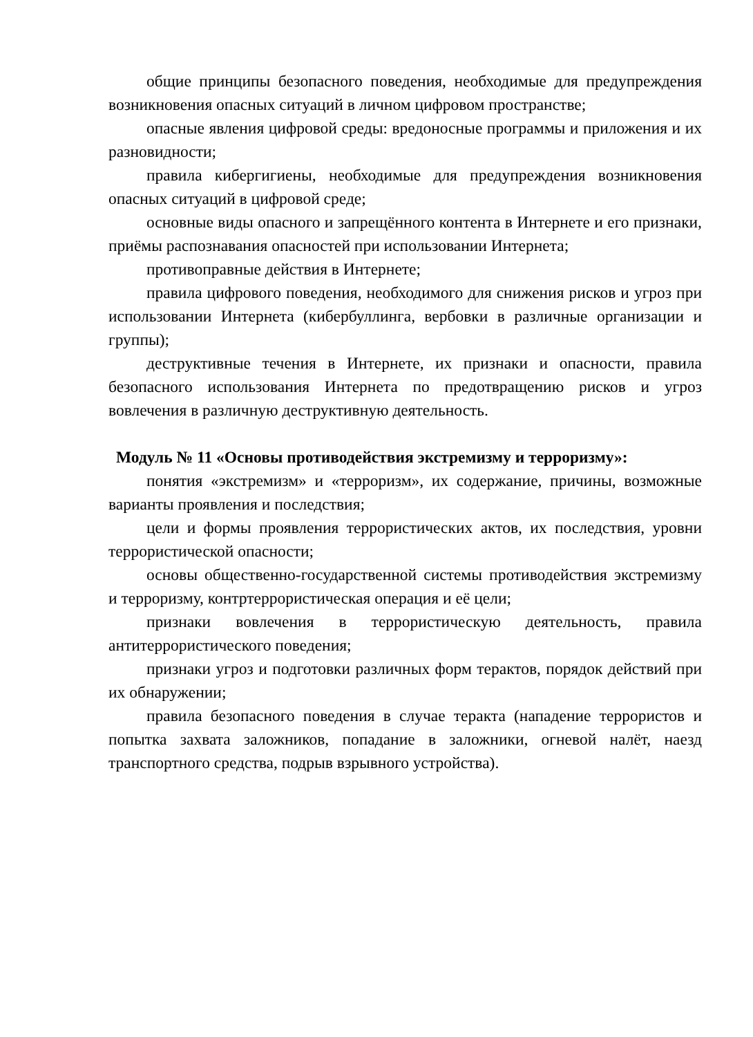общие принципы безопасного поведения, необходимые для предупреждения возникновения опасных ситуаций в личном цифровом пространстве;
опасные явления цифровой среды: вредоносные программы и приложения и их разновидности;
правила кибергигиены, необходимые для предупреждения возникновения опасных ситуаций в цифровой среде;
основные виды опасного и запрещённого контента в Интернете и его признаки, приёмы распознавания опасностей при использовании Интернета;
противоправные действия в Интернете;
правила цифрового поведения, необходимого для снижения рисков и угроз при использовании Интернета (кибербуллинга, вербовки в различные организации и группы);
деструктивные течения в Интернете, их признаки и опасности, правила безопасного использования Интернета по предотвращению рисков и угроз вовлечения в различную деструктивную деятельность.
Модуль № 11 «Основы противодействия экстремизму и терроризму»:
понятия «экстремизм» и «терроризм», их содержание, причины, возможные варианты проявления и последствия;
цели и формы проявления террористических актов, их последствия, уровни террористической опасности;
основы общественно-государственной системы противодействия экстремизму и терроризму, контртеррористическая операция и её цели;
признаки вовлечения в террористическую деятельность, правила антитеррористического поведения;
признаки угроз и подготовки различных форм терактов, порядок действий при их обнаружении;
правила безопасного поведения в случае теракта (нападение террористов и попытка захвата заложников, попадание в заложники, огневой налёт, наезд транспортного средства, подрыв взрывного устройства).